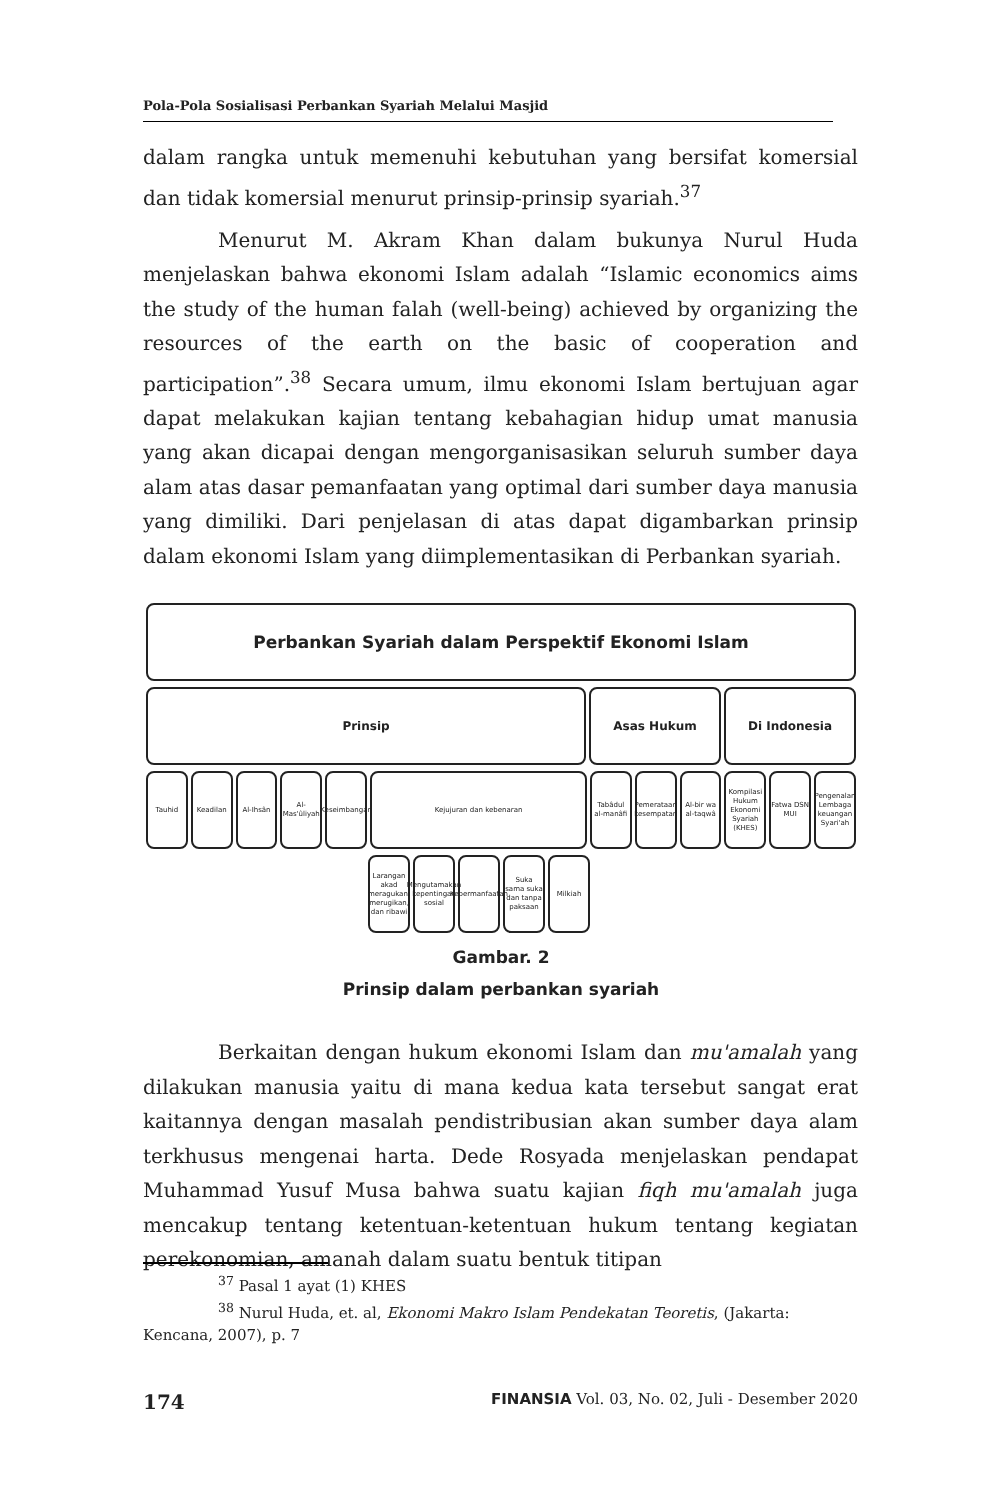Pola-Pola Sosialisasi Perbankan Syariah Melalui Masjid
dalam rangka untuk memenuhi kebutuhan yang bersifat komersial dan tidak komersial menurut prinsip-prinsip syariah.<sup>37</sup>
Menurut M. Akram Khan dalam bukunya Nurul Huda menjelaskan bahwa ekonomi Islam adalah “Islamic economics aims the study of the human falah (well-being) achieved by organizing the resources of the earth on the basic of cooperation and participation”.<sup>38</sup> Secara umum, ilmu ekonomi Islam bertujuan agar dapat melakukan kajian tentang kebahagian hidup umat manusia yang akan dicapai dengan mengorganisasikan seluruh sumber daya alam atas dasar pemanfaatan yang optimal dari sumber daya manusia yang dimiliki. Dari penjelasan di atas dapat digambarkan prinsip dalam ekonomi Islam yang diimplementasikan di Perbankan syariah.
Perbankan Syariah dalam Perspektif Ekonomi Islam
Prinsip Asas Hukum Di Indonesia
Tauhid Keadilan Al-Ihsân Al-Mas'ûliyah
Keseimbangan
Kejujuran dan kebenaran Tabâdul al-manâfi
Pemerataan kesempatan
Al-bir wa al-taqwâ
Kompilasi Hukum Ekonomi Syariah (KHES)
Fatwa DSN MUI
Pengenalan Lembaga keuangan Syari'ah
Larangan akad meragukan, merugikan, dan ribawi
Mengutamakan kepentingan sosial
Kebermanfaatan
Suka sama suka dan tanpa paksaan
Milkiah
Gambar. 2
Prinsip dalam perbankan syariah
Berkaitan dengan hukum ekonomi Islam dan mu'amalah yang dilakukan manusia yaitu di mana kedua kata tersebut sangat erat kaitannya dengan masalah pendistribusian akan sumber daya alam terkhusus mengenai harta. Dede Rosyada menjelaskan pendapat Muhammad Yusuf Musa bahwa suatu kajian fiqh mu'amalah juga mencakup tentang ketentuan-ketentuan hukum tentang kegiatan perekonomian, amanah dalam suatu bentuk titipan
<sup>37</sup> Pasal 1 ayat (1) KHES
<sup>38</sup> Nurul Huda, et. al, Ekonomi Makro Islam Pendekatan Teoretis, (Jakarta: Kencana, 2007), p. 7
174 FINANSIA Vol. 03, No. 02, Juli - Desember 2020